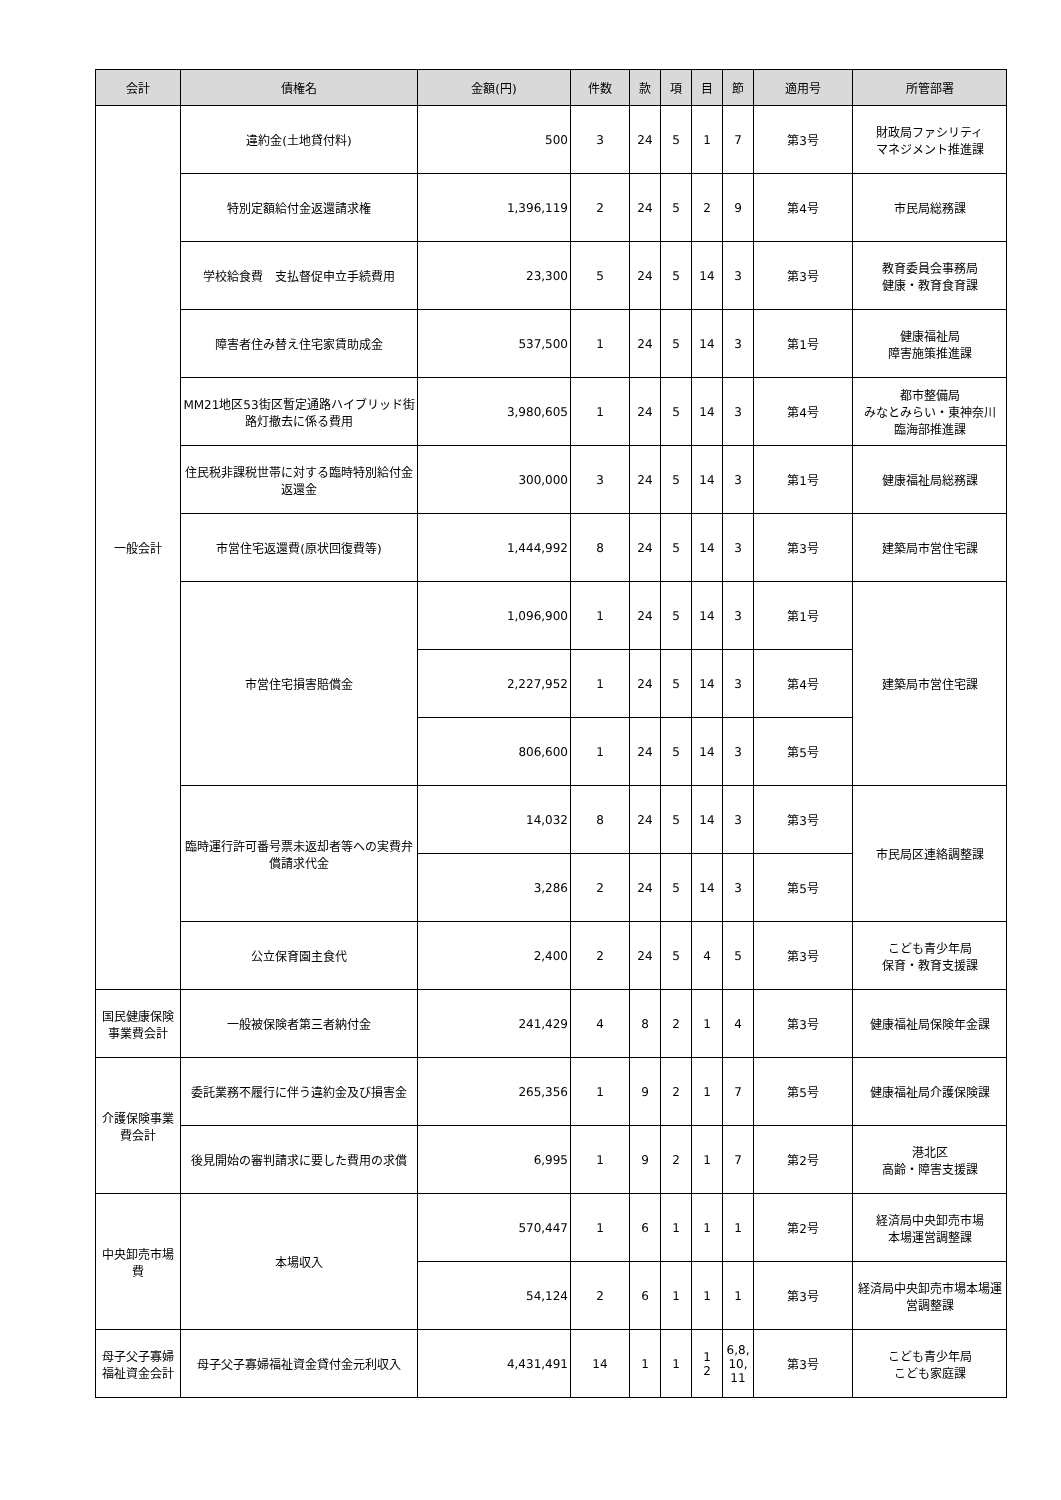| 会計 | 債権名 | 金額(円) | 件数 | 款 | 項 | 目 | 節 | 適用号 | 所管部署 |
| --- | --- | --- | --- | --- | --- | --- | --- | --- | --- |
| 一般会計 | 違約金(土地貸付料) | 500 | 3 | 24 | 5 | 1 | 7 | 第3号 | 財政局ファシリティ マネジメント推進課 |
| | 特別定額給付金返還請求権 | 1,396,119 | 2 | 24 | 5 | 2 | 9 | 第4号 | 市民局総務課 |
| | 学校給食費 支払督促申立手続費用 | 23,300 | 5 | 24 | 5 | 14 | 3 | 第3号 | 教育委員会事務局 健康・教育食育課 |
| | 障害者住み替え住宅家賃助成金 | 537,500 | 1 | 24 | 5 | 14 | 3 | 第1号 | 健康福祉局 障害施策推進課 |
| | MM21地区53街区暫定通路ハイブリッド街路灯撤去に係る費用 | 3,980,605 | 1 | 24 | 5 | 14 | 3 | 第4号 | 都市整備局 みなとみらい・東神奈川 臨海部推進課 |
| | 住民税非課税世帯に対する臨時特別給付金返還金 | 300,000 | 3 | 24 | 5 | 14 | 3 | 第1号 | 健康福祉局総務課 |
| | 市営住宅返還費(原状回復費等) | 1,444,992 | 8 | 24 | 5 | 14 | 3 | 第3号 | 建築局市営住宅課 |
| | 市営住宅損害賠償金 | 1,096,900 | 1 | 24 | 5 | 14 | 3 | 第1号 | 建築局市営住宅課 |
| | | 2,227,952 | 1 | 24 | 5 | 14 | 3 | 第4号 | |
| | | 806,600 | 1 | 24 | 5 | 14 | 3 | 第5号 | |
| | 臨時運行許可番号票未返却者等への実費弁償請求代金 | 14,032 | 8 | 24 | 5 | 14 | 3 | 第3号 | 市民局区連絡調整課 |
| | | 3,286 | 2 | 24 | 5 | 14 | 3 | 第5号 | |
| | 公立保育園主食代 | 2,400 | 2 | 24 | 5 | 4 | 5 | 第3号 | こども青少年局 保育・教育支援課 |
| 国民健康保険事業費会計 | 一般被保険者第三者納付金 | 241,429 | 4 | 8 | 2 | 1 | 4 | 第3号 | 健康福祉局保険年金課 |
| 介護保険事業費会計 | 委託業務不履行に伴う違約金及び損害金 | 265,356 | 1 | 9 | 2 | 1 | 7 | 第5号 | 健康福祉局介護保険課 |
| | 後見開始の審判請求に要した費用の求償 | 6,995 | 1 | 9 | 2 | 1 | 7 | 第2号 | 港北区 高齢・障害支援課 |
| 中央卸売市場費 | 本場収入 | 570,447 | 1 | 6 | 1 | 1 | 1 | 第2号 | 経済局中央卸売市場 本場運営調整課 |
| | | 54,124 | 2 | 6 | 1 | 1 | 1 | 第3号 | 経済局中央卸売市場本場運営調整課 |
| 母子父子寡婦福祉資金会計 | 母子父子寡婦福祉資金貸付金元利収入 | 4,431,491 | 14 | 1 | 1 | 1 2 | 6,8, 10, 11 | 第3号 | こども青少年局 こども家庭課 |